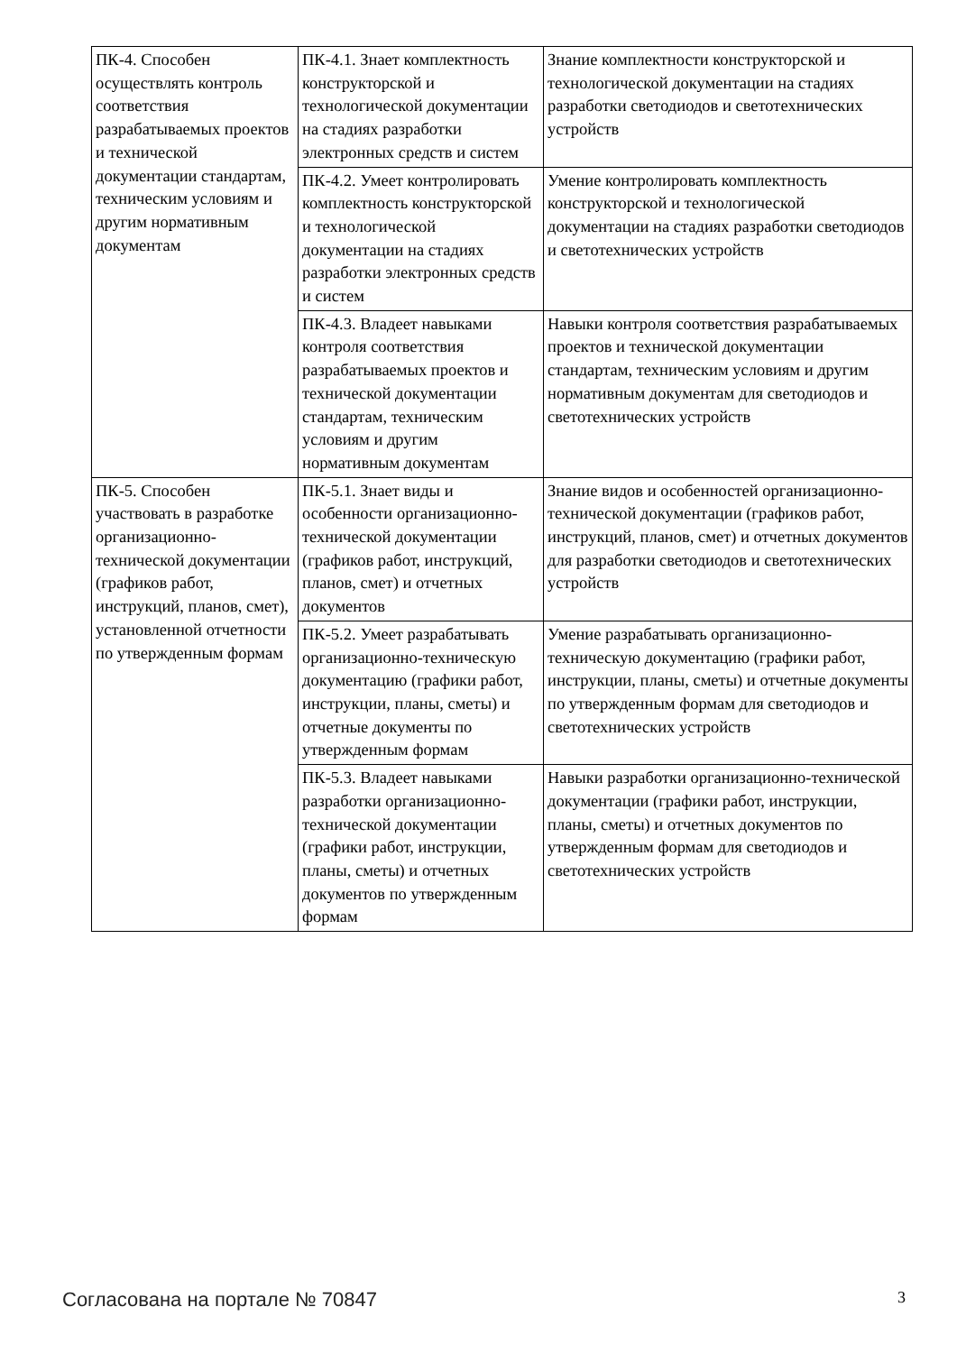| ПК-4. Способен осуществлять контроль соответствия разрабатываемых проектов и технической документации стандартам, техническим условиям и другим нормативным документам | ПК-4.1. Знает комплектность конструкторской и технологической документации на стадиях разработки электронных средств и систем | Знание комплектности конструкторской и технологической документации на стадиях разработки светодиодов и светотехнических устройств |
| | ПК-4.2. Умеет контролировать комплектность конструкторской и технологической документации на стадиях разработки электронных средств и систем | Умение контролировать комплектность конструкторской и технологической документации на стадиях разработки светодиодов и светотехнических устройств |
| | ПК-4.3. Владеет навыками контроля соответствия разрабатываемых проектов и технической документации стандартам, техническим условиям и другим нормативным документам | Навыки контроля соответствия разрабатываемых проектов и технической документации стандартам, техническим условиям и другим нормативным документам для светодиодов и светотехнических устройств |
| ПК-5. Способен участвовать в разработке организационно-технической документации (графиков работ, инструкций, планов, смет), установленной отчетности по утвержденным формам | ПК-5.1. Знает виды и особенности организационно-технической документации (графиков работ, инструкций, планов, смет) и отчетных документов | Знание видов и особенностей организационно-технической документации (графиков работ, инструкций, планов, смет) и отчетных документов для разработки светодиодов и светотехнических устройств |
| | ПК-5.2. Умеет разрабатывать организационно-техническую документацию (графики работ, инструкции, планы, сметы) и отчетные документы по утвержденным формам | Умение разрабатывать организационно-техническую документацию (графики работ, инструкции, планы, сметы) и отчетные документы по утвержденным формам для светодиодов и светотехнических устройств |
| | ПК-5.3. Владеет навыками разработки организационно-технической документации (графики работ, инструкции, планы, сметы) и отчетных документов по утвержденным формам | Навыки разработки организационно-технической документации (графики работ, инструкции, планы, сметы) и отчетных документов по утвержденным формам для светодиодов и светотехнических устройств |
Согласована на портале № 70847 3